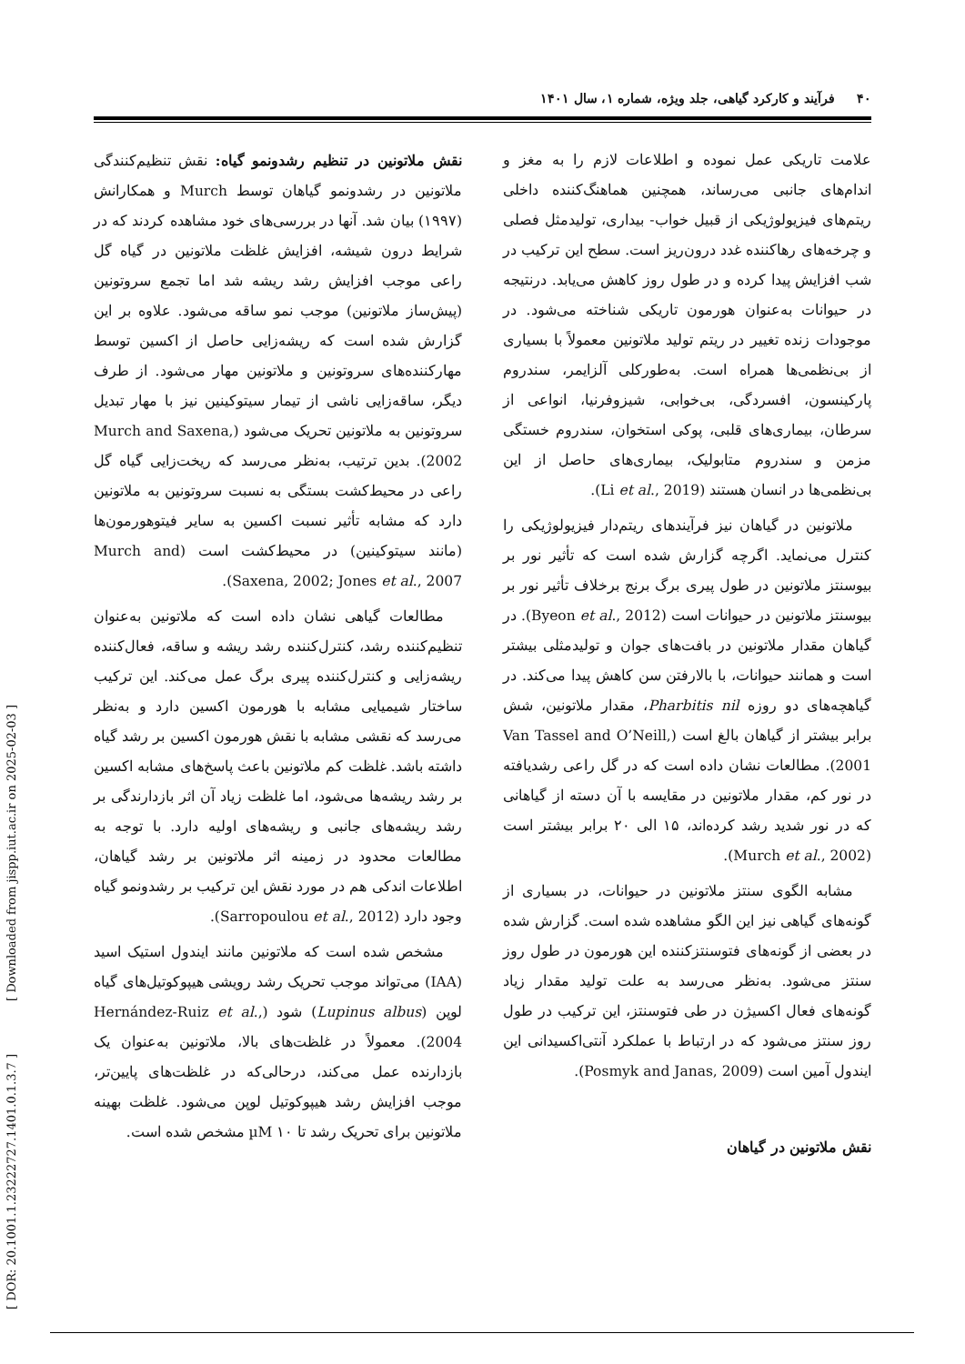۴۰ فرآیند و کارکرد گیاهی، جلد ویژه، شماره ۱، سال ۱۴۰۱
علامت تاریکی عمل نموده و اطلاعات لازم را به مغز و اندام‌های جانبی می‌رساند، همچنین هماهنگ‌کننده داخلی ریتم‌های فیزیولوژیکی از قبیل خواب- بیداری، تولیدمثل فصلی و چرخه‌های رهاکننده غدد درون‌ریز است. سطح این ترکیب در شب افزایش پیدا کرده و در طول روز کاهش می‌یابد. درنتیجه در حیوانات به‌عنوان هورمون تاریکی شناخته می‌شود. در موجودات زنده تغییر در ریتم تولید ملاتونین معمولاً با بسیاری از بی‌نظمی‌ها همراه است. به‌طورکلی آلزایمر، سندروم پارکینسون، افسردگی، بی‌خوابی، شیزوفرنیا، انواعی از سرطان، بیماری‌های قلبی، پوکی استخوان، سندروم خستگی مزمن و سندروم متابولیک، بیماری‌های حاصل از این بی‌نظمی‌ها در انسان هستند (Li et al., 2019).
ملاتونین در گیاهان نیز فرآیندهای ریتم‌دار فیزیولوژیکی را کنترل می‌نماید. اگرچه گزارش شده است که تأثیر نور بر بیوسنتز ملاتونین در طول پیری برگ برنج برخلاف تأثیر نور بر بیوسنتز ملاتونین در حیوانات است (Byeon et al., 2012). در گیاهان مقدار ملاتونین در بافت‌های جوان و تولیدمثلی بیشتر است و همانند حیوانات، با بالارفتن سن کاهش پیدا می‌کند. در گیاهچه‌های دو روزه Pharbitis nil، مقدار ملاتونین، شش برابر بیشتر از گیاهان بالغ است (Van Tassel and O’Neill, 2001). مطالعات نشان داده است که در گل راعی رشدیافته در نور کم، مقدار ملاتونین در مقایسه با آن دسته از گیاهانی که در نور شدید رشد کرده‌اند، ۱۵ الی ۲۰ برابر بیشتر است (Murch et al., 2002).
مشابه الگوی سنتز ملاتونین در حیوانات، در بسیاری از گونه‌های گیاهی نیز این الگو مشاهده شده است. گزارش شده در بعضی از گونه‌های فتوسنتزکننده این هورمون در طول روز سنتز می‌شود. به‌نظر می‌رسد به علت تولید مقدار زیاد گونه‌های فعال اکسیژن در طی فتوسنتز، این ترکیب در طول روز سنتز می‌شود که در ارتباط با عملکرد آنتی‌اکسیدانی این ایندول آمین است (Posmyk and Janas, 2009).
نقش ملاتونین در گیاهان
نقش ملاتونین در تنظیم رشدونمو گیاه: نقش تنظیم‌کنندگی ملاتونین در رشدونمو گیاهان توسط Murch و همکارانش (۱۹۹۷) بیان شد. آنها در بررسی‌های خود مشاهده کردند که در شرایط درون شیشه، افزایش غلظت ملاتونین در گیاه گل راعی موجب افزایش رشد ریشه شد اما تجمع سروتونین (پیش‌ساز ملاتونین) موجب نمو ساقه می‌شود. علاوه بر این گزارش شده است که ریشه‌زایی حاصل از اکسین توسط مهارکننده‌های سروتونین و ملاتونین مهار می‌شود. از طرف دیگر، ساقه‌زایی ناشی از تیمار سیتوکینین نیز با مهار تبدیل سروتونین به ملاتونین تحریک می‌شود (Murch and Saxena, 2002). بدین ترتیب، به‌نظر می‌رسد که ریخت‌زایی گیاه گل راعی در محیط‌کشت بستگی به نسبت سروتونین به ملاتونین دارد که مشابه تأثیر نسبت اکسین به سایر فیتوهورمون‌ها (مانند سیتوکینین) در محیط‌کشت است (Murch and Saxena, 2002; Jones et al., 2007).
مطالعات گیاهی نشان داده است که ملاتونین به‌عنوان تنظیم‌کننده رشد، کنترل‌کننده رشد ریشه و ساقه، فعال‌کننده ریشه‌زایی و کنترل‌کننده پیری برگ عمل می‌کند. این ترکیب ساختار شیمیایی مشابه با هورمون اکسین دارد و به‌نظر می‌رسد که نقشی مشابه با نقش هورمون اکسین بر رشد گیاه داشته باشد. غلظت کم ملاتونین باعث پاسخ‌های مشابه اکسین بر رشد ریشه‌ها می‌شود، اما غلظت زیاد آن اثر بازدارندگی بر رشد ریشه‌های جانبی و ریشه‌های اولیه دارد. با توجه به مطالعات محدود در زمینه اثر ملاتونین بر رشد گیاهان، اطلاعات اندکی هم در مورد نقش این ترکیب بر رشدونمو گیاه وجود دارد (Sarropoulou et al., 2012).
مشخص شده است که ملاتونین مانند ایندول استیک اسید (IAA) می‌تواند موجب تحریک رشد رویشی هیپوکوتیل‌های گیاه لوپن (Lupinus albus) شود (Hernández-Ruiz et al., 2004). معمولاً در غلظت‌های بالا، ملاتونین به‌عنوان یک بازدارنده عمل می‌کند، درحالی‌که در غلظت‌های پایین‌تر، موجب افزایش رشد هیپوکوتیل لوپن می‌شود. غلظت بهینه ملاتونین برای تحریک رشد تا ۱۰ µM مشخص شده است.
[ DOR: 20.1001.1.23222727.1401.0.1.3.7 ] [ Downloaded from jispp.iut.ac.ir on 2025-02-03 ]